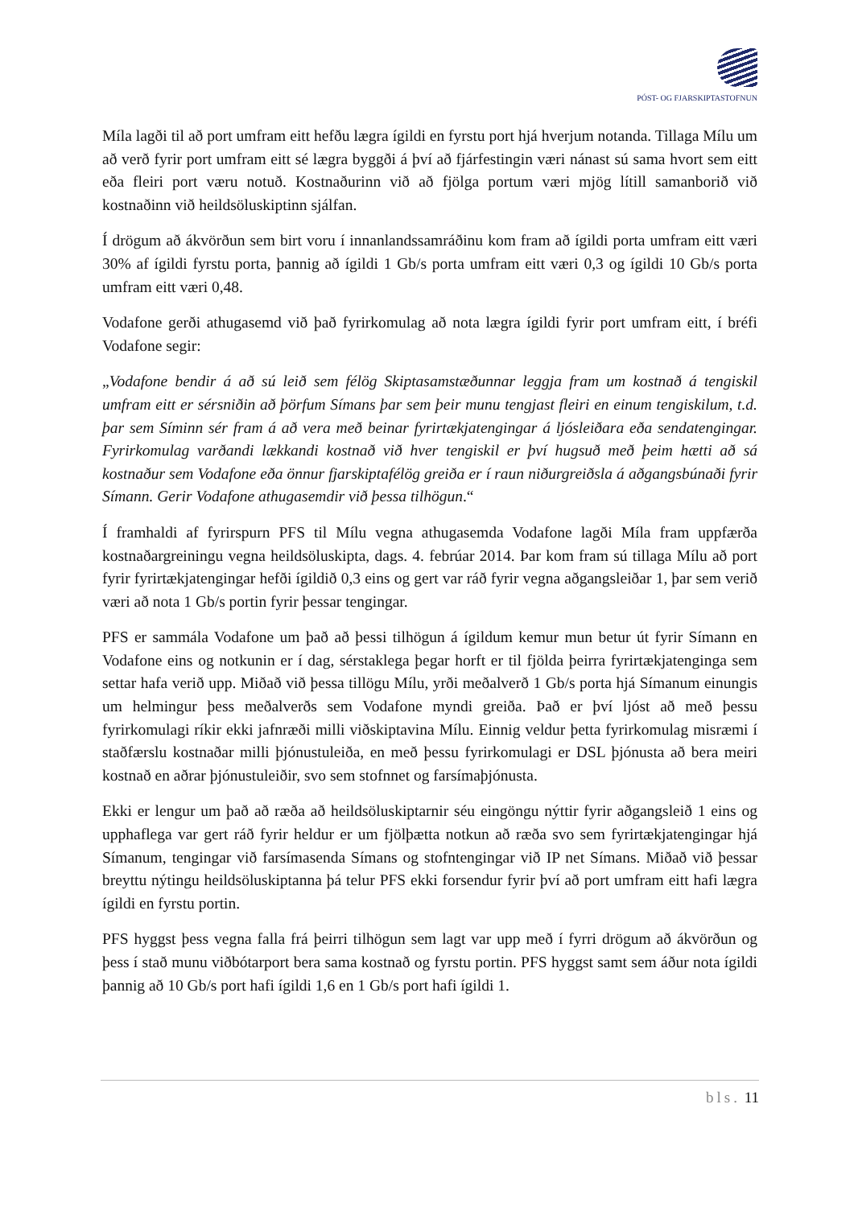PÓST- OG FJARSKIPTASTOFNUN
Míla lagði til að port umfram eitt hefðu lægra ígildi en fyrstu port hjá hverjum notanda. Tillaga Mílu um að verð fyrir port umfram eitt sé lægra byggði á því að fjárfestingin væri nánast sú sama hvort sem eitt eða fleiri port væru notuð. Kostnaðurinn við að fjölga portum væri mjög lítill samanborið við kostnaðinn við heildsöluskiptinn sjálfan.
Í drögum að ákvörðun sem birt voru í innanlandssamráðinu kom fram að ígildi porta umfram eitt væri 30% af ígildi fyrstu porta, þannig að ígildi 1 Gb/s porta umfram eitt væri 0,3 og ígildi 10 Gb/s porta umfram eitt væri 0,48.
Vodafone gerði athugasemd við það fyrirkomulag að nota lægra ígildi fyrir port umfram eitt, í bréfi Vodafone segir:
„Vodafone bendir á að sú leið sem félög Skiptasamstæðunnar leggja fram um kostnað á tengiskil umfram eitt er sérsniðin að þörfum Símans þar sem þeir munu tengjast fleiri en einum tengiskilum, t.d. þar sem Síminn sér fram á að vera með beinar fyrirtækjatengingar á ljósleiðara eða sendatengingar. Fyrirkomulag varðandi lækkandi kostnað við hver tengiskil er því hugsuð með þeim hætti að sá kostnaður sem Vodafone eða önnur fjarskiptafélög greiða er í raun niðurgreiðsla á aðgangsbúnaði fyrir Símann. Gerir Vodafone athugasemdir við þessa tilhögun.“
Í framhaldi af fyrirspurn PFS til Mílu vegna athugasemda Vodafone lagði Míla fram uppfærða kostnaðargreiningu vegna heildsöluskipta, dags. 4. febrúar 2014. Þar kom fram sú tillaga Mílu að port fyrir fyrirtækjatengingar hefði ígildið 0,3 eins og gert var ráð fyrir vegna aðgangsleiðar 1, þar sem verið væri að nota 1 Gb/s portin fyrir þessar tengingar.
PFS er sammála Vodafone um það að þessi tilhögun á ígildum kemur mun betur út fyrir Símann en Vodafone eins og notkunin er í dag, sérstaklega þegar horft er til fjölda þeirra fyrirtækjatenginga sem settar hafa verið upp. Miðað við þessa tillögu Mílu, yrði meðalverð 1 Gb/s porta hjá Símanum einungis um helmingur þess meðalverðs sem Vodafone myndi greiða. Það er því ljóst að með þessu fyrirkomulagi ríkir ekki jafnræði milli viðskiptavina Mílu. Einnig veldur þetta fyrirkomulag misræmi í staðfærslu kostnaðar milli þjónustuleiða, en með þessu fyrirkomulagi er DSL þjónusta að bera meiri kostnað en aðrar þjónustuleiðir, svo sem stofnnet og farsímaþjónusta.
Ekki er lengur um það að ræða að heildsöluskiptarnir séu eingöngu nýttir fyrir aðgangsleið 1 eins og upphaflega var gert ráð fyrir heldur er um fjölþætta notkun að ræða svo sem fyrirtækjatengingar hjá Símanum, tengingar við farsímasenda Símans og stofntengingar við IP net Símans. Miðað við þessar breyttu nýtingu heildsöluskiptanna þá telur PFS ekki forsendur fyrir því að port umfram eitt hafi lægra ígildi en fyrstu portin.
PFS hyggst þess vegna falla frá þeirri tilhögun sem lagt var upp með í fyrri drögum að ákvörðun og þess í stað munu viðbótarport bera sama kostnað og fyrstu portin. PFS hyggst samt sem áður nota ígildi þannig að 10 Gb/s port hafi ígildi 1,6 en 1 Gb/s port hafi ígildi 1.
bls. 11